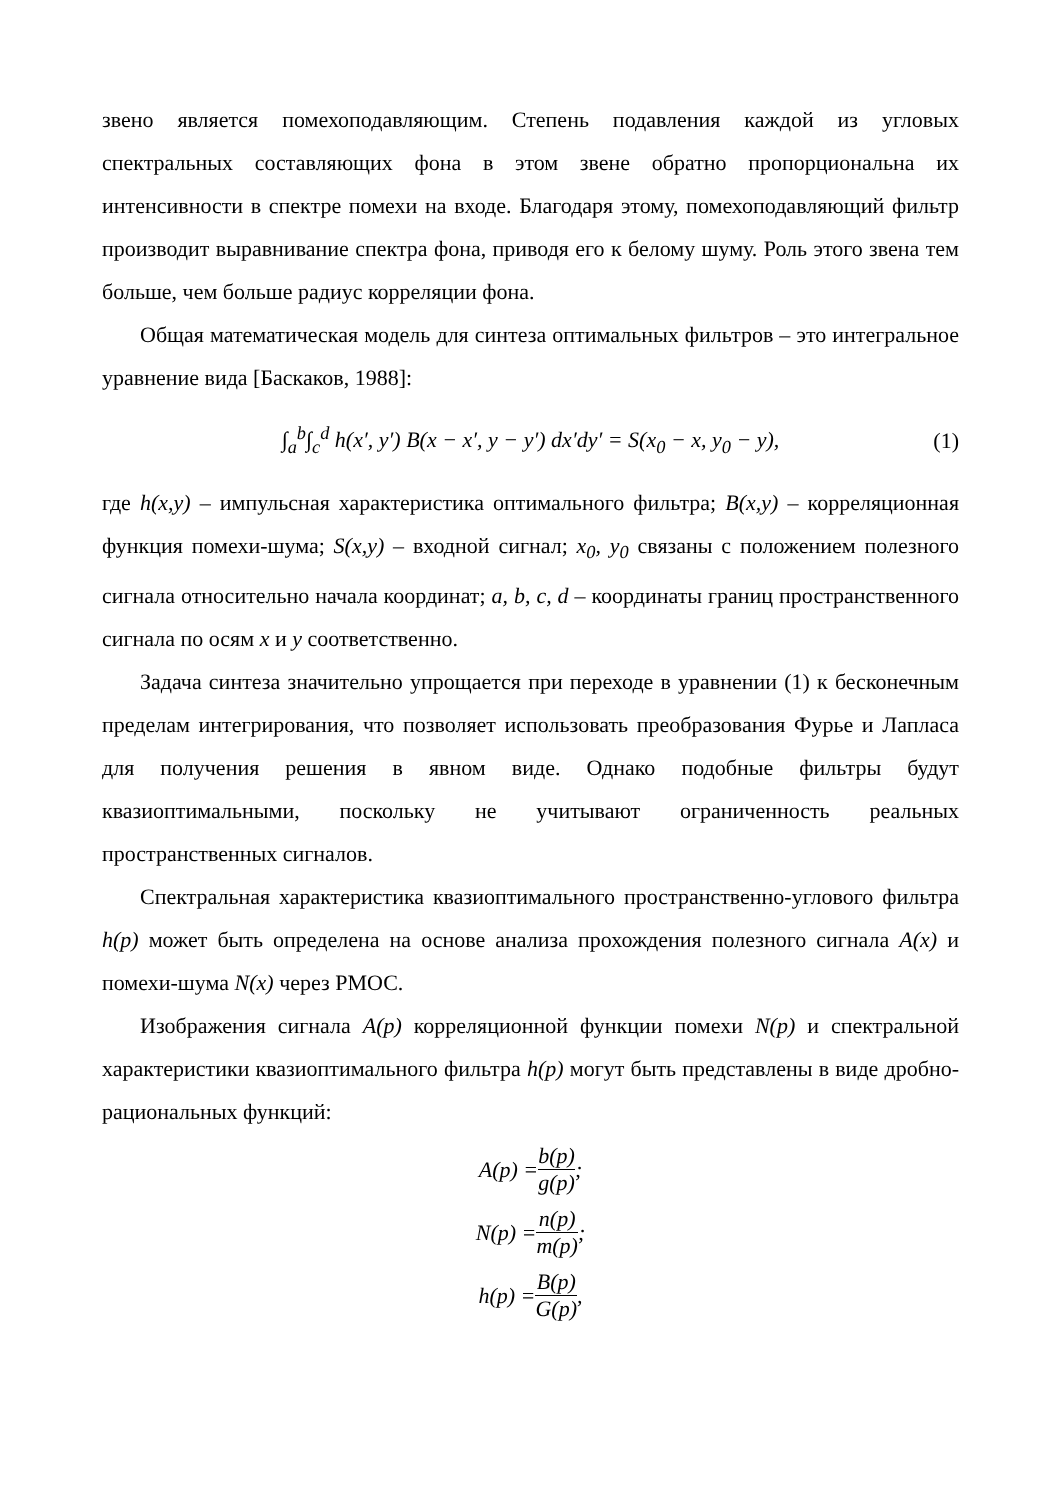звено является помехоподавляющим. Степень подавления каждой из угловых спектральных составляющих фона в этом звене обратно пропорциональна их интенсивности в спектре помехи на входе. Благодаря этому, помехоподавляющий фильтр производит выравнивание спектра фона, приводя его к белому шуму. Роль этого звена тем больше, чем больше радиус корреляции фона.
Общая математическая модель для синтеза оптимальных фильтров – это интегральное уравнение вида [Баскаков, 1988]:
∫<sub>a</sub><sup>b</sup>∫<sub>c</sub><sup>d</sup> h(x′, y′) B(x − x′, y − y′) dx′dy′ = S(x<sub>0</sub> − x, y<sub>0</sub> − y), (1)
где h(x,y) – импульсная характеристика оптимального фильтра; B(x,y) – корреляционная функция помехи-шума; S(x,y) – входной сигнал; x<sub>0</sub>, y<sub>0</sub> связаны с положением полезного сигнала относительно начала координат; a, b, c, d – координаты границ пространственного сигнала по осям x и y соответственно.
Задача синтеза значительно упрощается при переходе в уравнении (1) к бесконечным пределам интегрирования, что позволяет использовать преобразования Фурье и Лапласа для получения решения в явном виде. Однако подобные фильтры будут квазиоптимальными, поскольку не учитывают ограниченность реальных пространственных сигналов.
Спектральная характеристика квазиоптимального пространственно-углового фильтра h(p) может быть определена на основе анализа прохождения полезного сигнала A(x) и помехи-шума N(x) через РМОС.
Изображения сигнала A(p) корреляционной функции помехи N(p) и спектральной характеристики квазиоптимального фильтра h(p) могут быть представлены в виде дробно-рациональных функций:
A(p) = b(p) g(p);
N(p) = n(p) m(p);
h(p) = B(p) G(p),